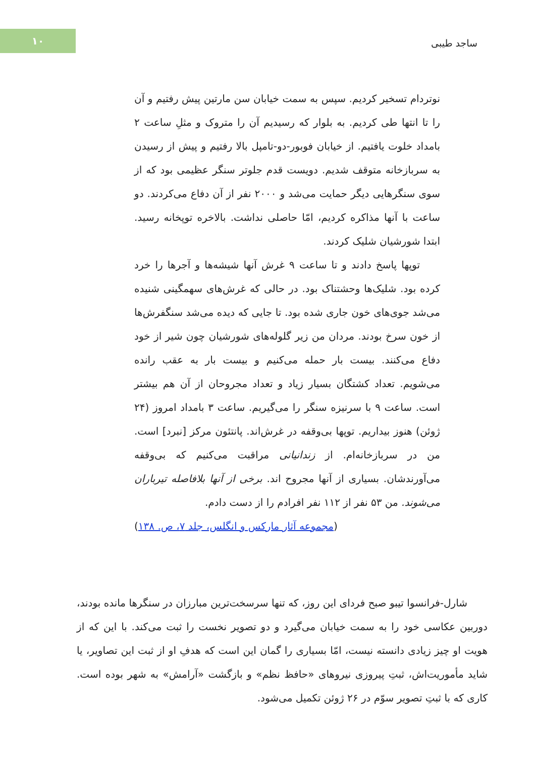۱۰
ساجد طیبی
نوتردام تسخیر کردیم. سپس به سمت خیابان سن مارتین پیش رفتیم و آن را تا انتها طی کردیم. به بلوار که رسیدیم آن را متروک و مثلِ ساعت ۲ بامداد خلوت یافتیم. از خیابان فوبور-دو-تامپل بالا رفتیم و پیش از رسیدن به سربازخانه متوقف شدیم. دویست قدم جلوتر سنگر عظیمی بود که از سوی سنگرهایی دیگر حمایت می‌شد و ۲۰۰۰ نفر از آن دفاع می‌کردند. دو ساعت با آنها مذاکره کردیم، امّا حاصلی نداشت. بالاخره توپخانه رسید. ابتدا شورشیان شلیک کردند.
توپها پاسخ دادند و تا ساعت ۹ غرش آنها شیشه‌ها و آجرها را خرد کرده بود. شلیک‌ها وحشتناک بود. در حالی که غرش‌های سهمگینی شنیده می‌شد جوی‌های خون جاری شده بود. تا جایی که دیده می‌شد سنگفرش‌ها از خون سرخ بودند. مردان من زیر گلوله‌های شورشیان چون شیر از خود دفاع می‌کنند. بیست بار حمله می‌کنیم و بیست بار به عقب رانده می‌شویم. تعداد کشتگان بسیار زیاد و تعداد مجروحان از آن هم بیشتر است. ساعت ۹ با سرنیزه سنگر را می‌گیریم. ساعت ۳ بامداد امروز (۲۴ ژوئن) هنوز بیداریم. توپها بی‌وقفه در غرش‌اند. پانتئون مرکز [نبرد] است. من در سربازخانه‌ام. از زندانیانی مراقبت می‌کنیم که بی‌وقفه می‌آورندشان. بسیاری از آنها مجروح اند. برخی از آنها بلافاصله تیرباران می‌شوند. من ۵۳ نفر از ۱۱۲ نفر افرادم را از دست دادم.
(مجموعه آثار مارکس و انگلس، جلد ۷، ص. ۱۳۸)
شارل-فرانسوا تیبو صبح فردای این روز، که تنها سرسخت‌ترین مبارزان در سنگرها مانده بودند، دوربین عکاسی خود را به سمت خیابان می‌گیرد و دو تصویر نخست را ثبت می‌کند. با این که از هویت او چیز زیادی دانسته نیست، امّا بسیاری را گمان این است که هدفِ او از ثبت این تصاویر، یا شاید مأموریت‌اش، ثبتِ پیروزی نیروهای «حافظ نظم» و بازگشت «آرامش» به شهر بوده است. کاری که با ثبتِ تصویر سوّم در ۲۶ ژوئن تکمیل می‌شود.